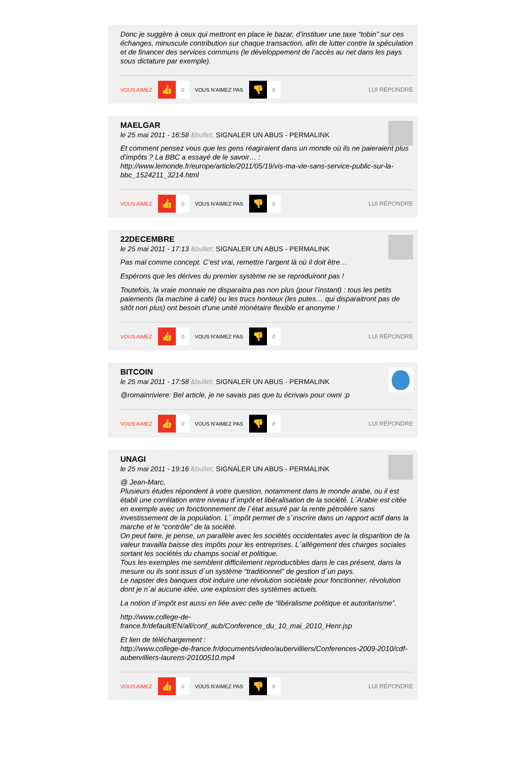Donc je suggère à ceux qui mettront en place le bazar, d’instituer une taxe “tobin” sur ces échanges, minuscule contribution sur chaque transaction, afin de lutter contre la spéculation et de financer des services communs (le développement de l’accès au net dans les pays sous dictature par exemple).
VOUS AIMEZ 👍 0 VOUS N'AIMEZ PAS 👎 0 LUI RÉPONDRE
MAELGAR
le 25 mai 2011 - 16:58 &bullet; SIGNALER UN ABUS - PERMALINK
Et comment pensez vous que les gens réagiraient dans un monde où ils ne paieraient plus d’impôts ? La BBC a essayé de le savoir… :
http://www.lemonde.fr/europe/article/2011/05/19/vis-ma-vie-sans-service-public-sur-la-bbc_1524211_3214.html
VOUS AIMEZ 👍 0 VOUS N'AIMEZ PAS 👎 0 LUI RÉPONDRE
22DECEMBRE
le 25 mai 2011 - 17:13 &bullet; SIGNALER UN ABUS - PERMALINK
Pas mal comme concept. C’est vrai, remettre l’argent là où il doit être…
Espérons que les dérives du premier système ne se reproduiront pas !
Toutefois, la vraie monnaie ne disparaitra pas non plus (pour l’instant) : tous les petits paiements (la machine à café) ou les trucs honteux (les putes… qui disparaitront pas de sitôt non plus) ont besoin d’une unité monétaire flexible et anonyme !
VOUS AIMEZ 👍 0 VOUS N'AIMEZ PAS 👎 0 LUI RÉPONDRE
BITCOIN
le 25 mai 2011 - 17:58 &bullet; SIGNALER UN ABUS - PERMALINK
@romainriviere: Bel article, je ne savais pas que tu écrivais pour owni :p
VOUS AIMEZ 👍 0 VOUS N'AIMEZ PAS 👎 0 LUI RÉPONDRE
UNAGI
le 25 mai 2011 - 19:16 &bullet; SIGNALER UN ABUS - PERMALINK
@ Jean-Marc,
Plusieurs études répondent à votre question, notamment dans le monde arabe, ou il est établi une corrélation entre niveau d´impôt et libéralisation de la société. L´Arabie est citée en exemple avec un fonctionnement de l´état assuré par la rente pétrolière sans investissement de la population. L´ impôt permet de s´inscrire dans un rapport actif dans la marche et le “contrôle” de la société.
On peut faire, je pense, un parallèle avec les sociétés occidentales avec la disparition de la valeur travailla baisse des impôts pour les entreprises. L´allègement des charges sociales sortant les sociétés du champs social et politique.
Tous les exemples me semblent difficilement reproductibles dans le cas présent, dans la mesure ou ils sont issus d´un système “traditionnel” de gestion d´un pays.
Le napster des banques doit induire une révolution sociétale pour fonctionner, révolution dont je n´ai aucune idée, une explosion des systèmes actuels.
La notion d´impôt est aussi en liée avec celle de “libéralisme politique et autoritarisme”.
http://www.college-de-
france.fr/default/EN/all/conf_aub/Conference_du_10_mai_2010_Henr.jsp
Et lien de téléchargement :
http://www.college-de-france.fr/documents/video/aubervilliers/Conferences-2009-2010/cdf-aubervilliers-laurens-20100510.mp4
VOUS AIMEZ 👍 0 VOUS N'AIMEZ PAS 👎 0 LUI RÉPONDRE